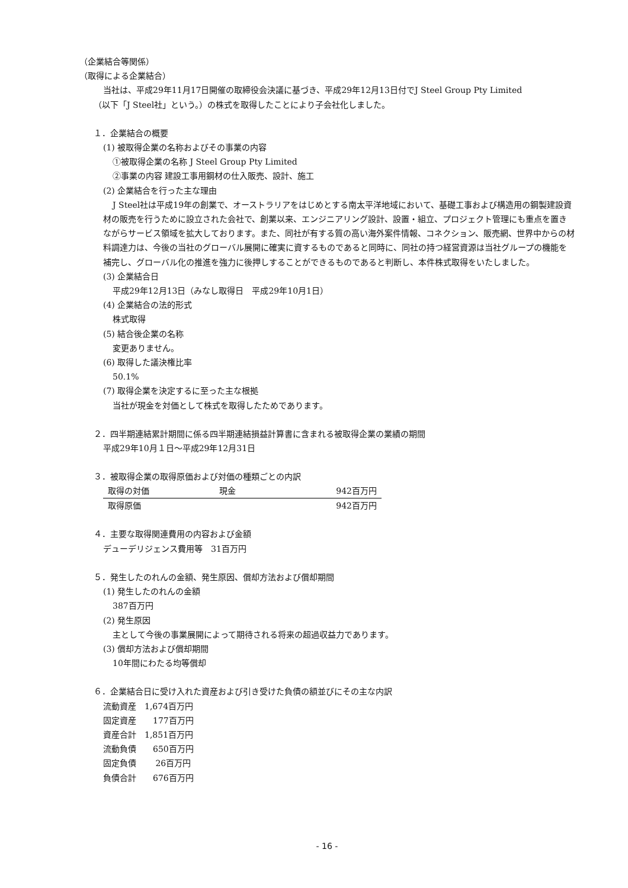（企業結合等関係）
（取得による企業結合）
当社は、平成29年11月17日開催の取締役会決議に基づき、平成29年12月13日付でJ Steel Group Pty Limited
（以下「J Steel社」という。）の株式を取得したことにより子会社化しました。
１．企業結合の概要
(1) 被取得企業の名称およびその事業の内容
①被取得企業の名称 J Steel Group Pty Limited
②事業の内容 建設工事用鋼材の仕入販売、設計、施工
(2) 企業結合を行った主な理由
J Steel社は平成19年の創業で、オーストラリアをはじめとする南太平洋地域において、基礎工事および構造用の鋼製建設資材の販売を行うために設立された会社で、創業以来、エンジニアリング設計、設置・組立、プロジェクト管理にも重点を置きながらサービス領域を拡大しております。また、同社が有する質の高い海外案件情報、コネクション、販売網、世界中からの材料調達力は、今後の当社のグローバル展開に確実に資するものであると同時に、同社の持つ経営資源は当社グループの機能を補完し、グローバル化の推進を強力に後押しすることができるものであると判断し、本件株式取得をいたしました。
(3) 企業結合日
平成29年12月13日（みなし取得日　平成29年10月1日）
(4) 企業結合の法的形式
株式取得
(5) 結合後企業の名称
変更ありません。
(6) 取得した議決権比率
50.1%
(7) 取得企業を決定するに至った主な根拠
当社が現金を対価として株式を取得したためであります。
２．四半期連結累計期間に係る四半期連結損益計算書に含まれる被取得企業の業績の期間
平成29年10月１日～平成29年12月31日
３．被取得企業の取得原価および対価の種類ごとの内訳
| 取得の対価 | 現金 | 942百万円 |
| 取得原価 | | 942百万円 |
４．主要な取得関連費用の内容および金額
デューデリジェンス費用等　31百万円
５．発生したのれんの金額、発生原因、償却方法および償却期間
(1) 発生したのれんの金額
387百万円
(2) 発生原因
主として今後の事業展開によって期待される将来の超過収益力であります。
(3) 償却方法および償却期間
10年間にわたる均等償却
６．企業結合日に受け入れた資産および引き受けた負債の額並びにその主な内訳
流動資産　1,674百万円
固定資産　　177百万円
資産合計　1,851百万円
流動負債　　650百万円
固定負債　　 26百万円
負債合計　　676百万円
- 16 -